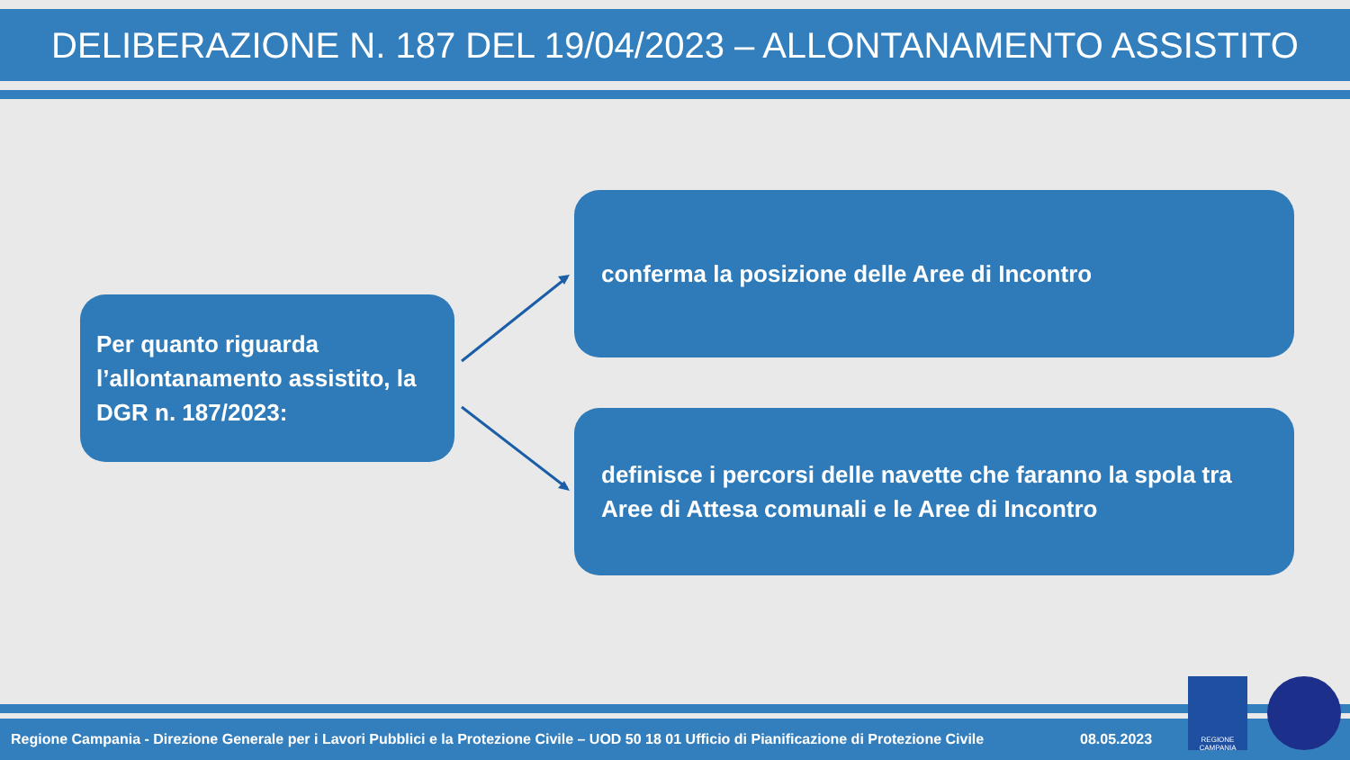DELIBERAZIONE N. 187 DEL 19/04/2023 – ALLONTANAMENTO ASSISTITO
Per quanto riguarda l’allontanamento assistito, la DGR n. 187/2023:
conferma la posizione delle Aree di Incontro
definisce i percorsi delle navette che faranno la spola tra Aree di Attesa comunali e le Aree di Incontro
Regione Campania - Direzione Generale per i Lavori Pubblici e la Protezione Civile – UOD 50 18 01 Ufficio di Pianificazione di Protezione Civile 08.05.2023
REGIONE CAMPANIA